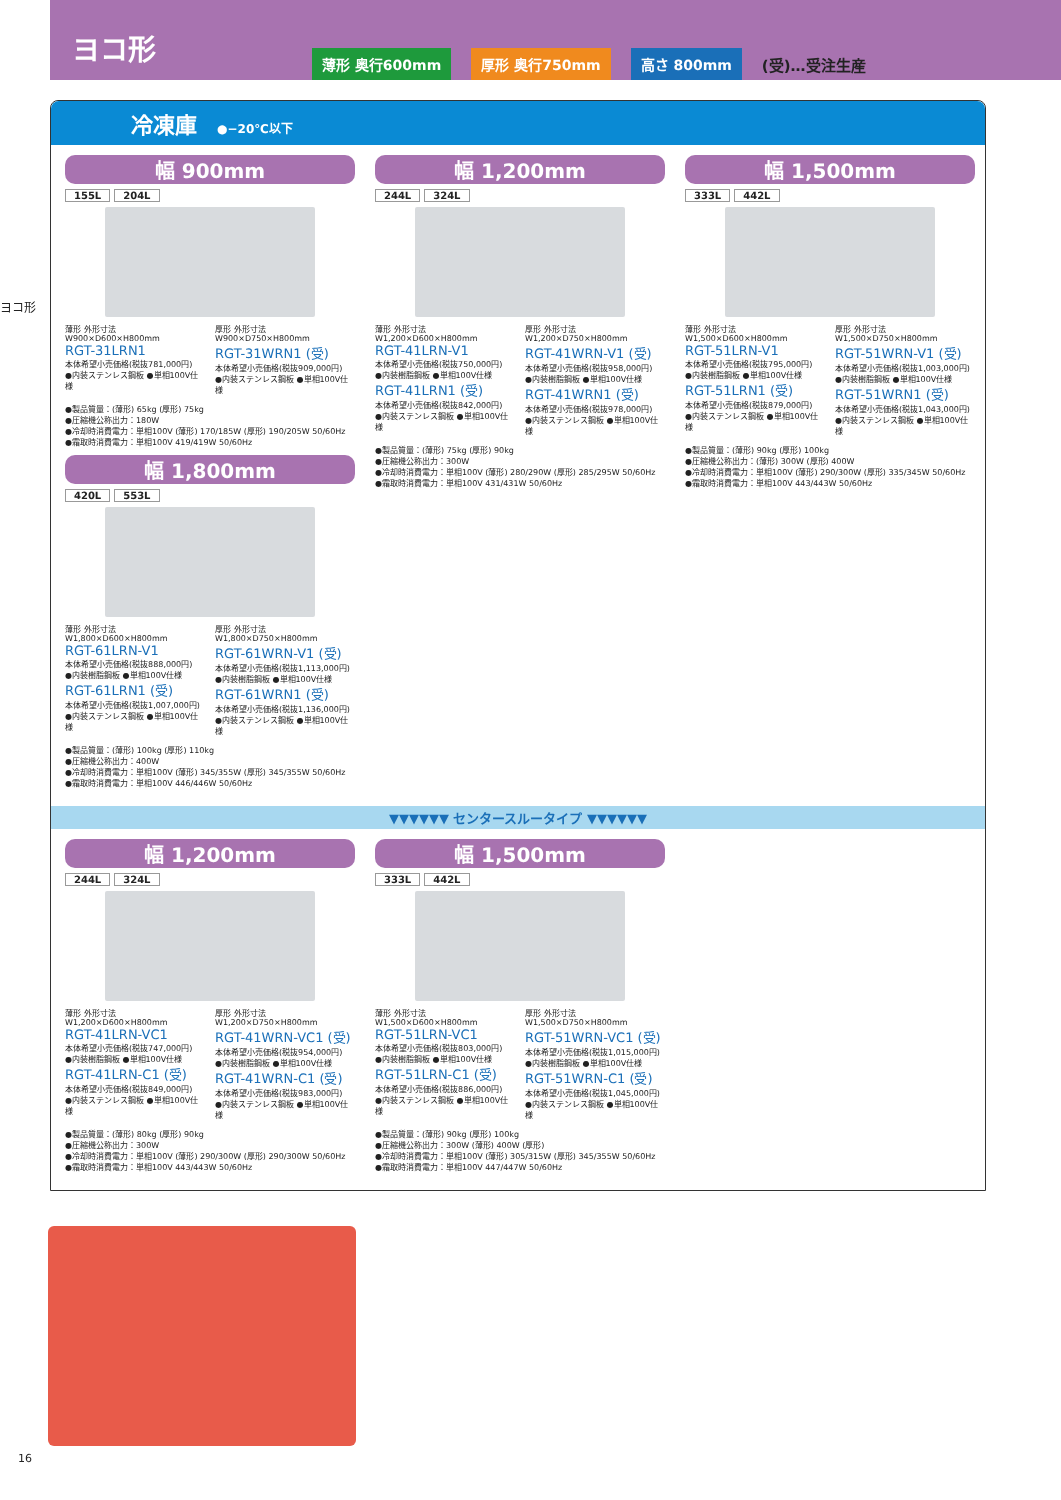ヨコ形
薄形 奥行600mm 厚形 奥行750mm 高さ 800mm (受)…受注生産
ヨコ形
冷凍庫 ●−20℃以下
幅 900mm
155L 204L
薄形 外形寸法 W900×D600×H800mm
RGT-31LRN1
本体希望小売価格(税抜781,000円)
●内装ステンレス鋼板 ●単相100V仕様
厚形 外形寸法 W900×D750×H800mm
RGT-31WRN1 (受)
本体希望小売価格(税抜909,000円)
●内装ステンレス鋼板 ●単相100V仕様
●製品質量：(薄形) 65kg (厚形) 75kg
●圧縮機公称出力：180W
●冷却時消費電力：単相100V (薄形) 170/185W (厚形) 190/205W 50/60Hz
●霜取時消費電力：単相100V 419/419W 50/60Hz
幅 1,800mm
420L 553L
薄形 外形寸法 W1,800×D600×H800mm
RGT-61LRN-V1
本体希望小売価格(税抜888,000円)
●内装樹脂鋼板 ●単相100V仕様
RGT-61LRN1 (受)
本体希望小売価格(税抜1,007,000円)
●内装ステンレス鋼板 ●単相100V仕様
厚形 外形寸法 W1,800×D750×H800mm
RGT-61WRN-V1 (受)
本体希望小売価格(税抜1,113,000円)
●内装樹脂鋼板 ●単相100V仕様
RGT-61WRN1 (受)
本体希望小売価格(税抜1,136,000円)
●内装ステンレス鋼板 ●単相100V仕様
●製品質量：(薄形) 100kg (厚形) 110kg
●圧縮機公称出力：400W
●冷却時消費電力：単相100V (薄形) 345/355W (厚形) 345/355W 50/60Hz
●霜取時消費電力：単相100V 446/446W 50/60Hz
幅 1,200mm
244L 324L
薄形 外形寸法 W1,200×D600×H800mm
RGT-41LRN-V1
本体希望小売価格(税抜750,000円)
●内装樹脂鋼板 ●単相100V仕様
RGT-41LRN1 (受)
本体希望小売価格(税抜842,000円)
●内装ステンレス鋼板 ●単相100V仕様
厚形 外形寸法 W1,200×D750×H800mm
RGT-41WRN-V1 (受)
本体希望小売価格(税抜958,000円)
●内装樹脂鋼板 ●単相100V仕様
RGT-41WRN1 (受)
本体希望小売価格(税抜978,000円)
●内装ステンレス鋼板 ●単相100V仕様
●製品質量：(薄形) 75kg (厚形) 90kg
●圧縮機公称出力：300W
●冷却時消費電力：単相100V (薄形) 280/290W (厚形) 285/295W 50/60Hz
●霜取時消費電力：単相100V 431/431W 50/60Hz
幅 1,500mm
333L 442L
薄形 外形寸法 W1,500×D600×H800mm
RGT-51LRN-V1
本体希望小売価格(税抜795,000円)
●内装樹脂鋼板 ●単相100V仕様
RGT-51LRN1 (受)
本体希望小売価格(税抜879,000円)
●内装ステンレス鋼板 ●単相100V仕様
厚形 外形寸法 W1,500×D750×H800mm
RGT-51WRN-V1 (受)
本体希望小売価格(税抜1,003,000円)
●内装樹脂鋼板 ●単相100V仕様
RGT-51WRN1 (受)
本体希望小売価格(税抜1,043,000円)
●内装ステンレス鋼板 ●単相100V仕様
●製品質量：(薄形) 90kg (厚形) 100kg
●圧縮機公称出力：(薄形) 300W (厚形) 400W
●冷却時消費電力：単相100V (薄形) 290/300W (厚形) 335/345W 50/60Hz
●霜取時消費電力：単相100V 443/443W 50/60Hz
▼▼▼▼▼▼ センタースルータイプ ▼▼▼▼▼▼
幅 1,200mm
244L 324L
薄形 外形寸法 W1,200×D600×H800mm
RGT-41LRN-VC1
本体希望小売価格(税抜747,000円)
●内装樹脂鋼板 ●単相100V仕様
RGT-41LRN-C1 (受)
本体希望小売価格(税抜849,000円)
●内装ステンレス鋼板 ●単相100V仕様
厚形 外形寸法 W1,200×D750×H800mm
RGT-41WRN-VC1 (受)
本体希望小売価格(税抜954,000円)
●内装樹脂鋼板 ●単相100V仕様
RGT-41WRN-C1 (受)
本体希望小売価格(税抜983,000円)
●内装ステンレス鋼板 ●単相100V仕様
●製品質量：(薄形) 80kg (厚形) 90kg
●圧縮機公称出力：300W
●冷却時消費電力：単相100V (薄形) 290/300W (厚形) 290/300W 50/60Hz
●霜取時消費電力：単相100V 443/443W 50/60Hz
幅 1,500mm
333L 442L
薄形 外形寸法 W1,500×D600×H800mm
RGT-51LRN-VC1
本体希望小売価格(税抜803,000円)
●内装樹脂鋼板 ●単相100V仕様
RGT-51LRN-C1 (受)
本体希望小売価格(税抜886,000円)
●内装ステンレス鋼板 ●単相100V仕様
厚形 外形寸法 W1,500×D750×H800mm
RGT-51WRN-VC1 (受)
本体希望小売価格(税抜1,015,000円)
●内装樹脂鋼板 ●単相100V仕様
RGT-51WRN-C1 (受)
本体希望小売価格(税抜1,045,000円)
●内装ステンレス鋼板 ●単相100V仕様
●製品質量：(薄形) 90kg (厚形) 100kg
●圧縮機公称出力：300W (薄形) 400W (厚形)
●冷却時消費電力：単相100V (薄形) 305/315W (厚形) 345/355W 50/60Hz
●霜取時消費電力：単相100V 447/447W 50/60Hz
16